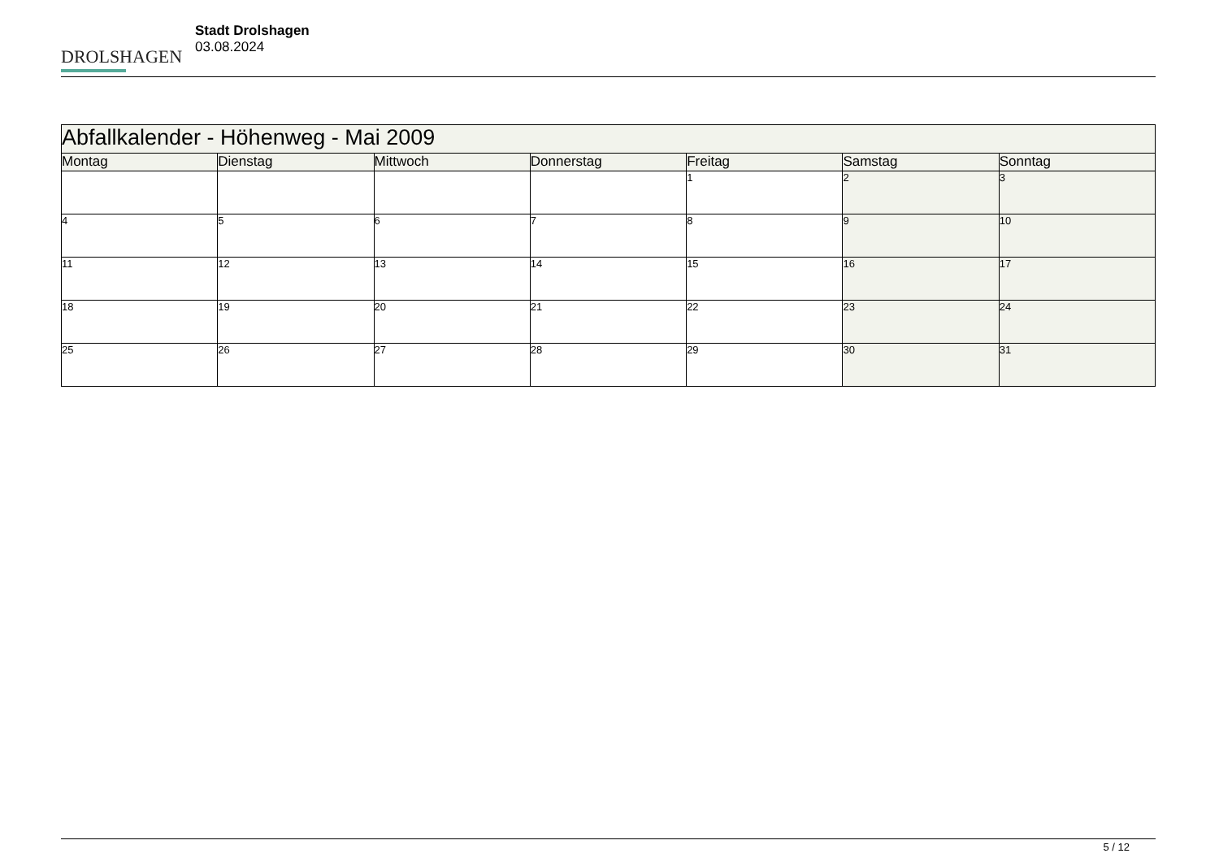DROLSHAGEN
Stadt Drolshagen
03.08.2024
| Abfallkalender - Höhenweg - Mai 2009 | | | | | | |
| --- | --- | --- | --- | --- | --- | --- |
| Montag | Dienstag | Mittwoch | Donnerstag | Freitag | Samstag | Sonntag |
| | | | | 1 | 2 | 3 |
| 4 | 5 | 6 | 7 | 8 | 9 | 10 |
| 11 | 12 | 13 | 14 | 15 | 16 | 17 |
| 18 | 19 | 20 | 21 | 22 | 23 | 24 |
| 25 | 26 | 27 | 28 | 29 | 30 | 31 |
5 / 12